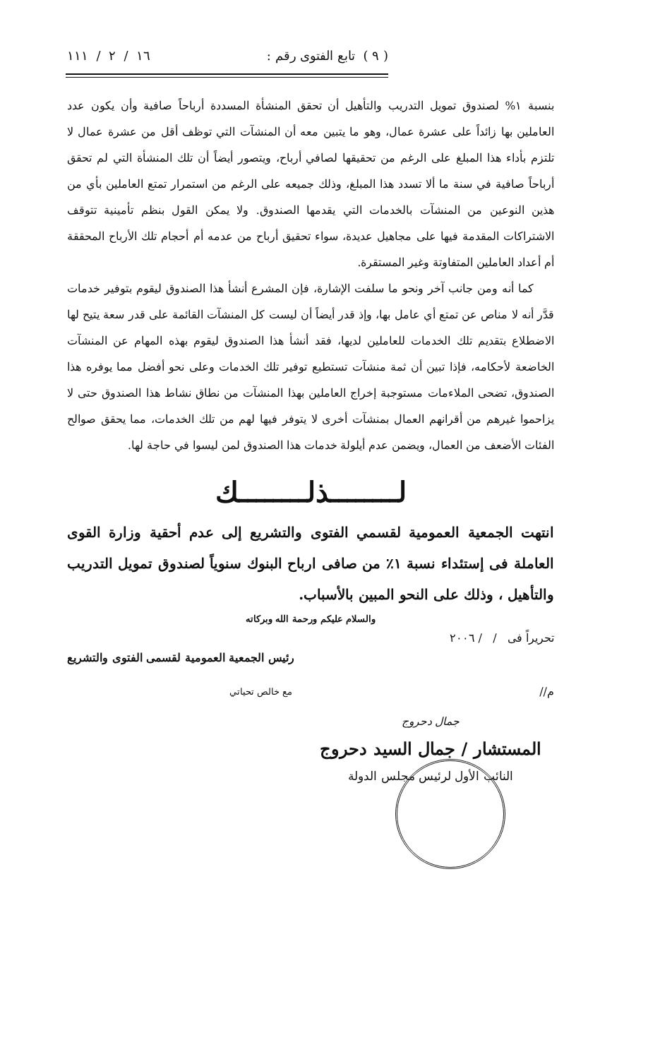( ٩ ) تابع الفتوى رقم : ١٦ / ٢ / ١١١
بنسبة ١% لصندوق تمويل التدريب والتأهيل أن تحقق المنشأة المسددة أرباحاً صافية وأن يكون عدد العاملين بها زائداً على عشرة عمال، وهو ما يتبين معه أن المنشآت التي توظف أقل من عشرة عمال لا تلتزم بأداء هذا المبلغ على الرغم من تحقيقها لصافي أرباح، ويتصور أيضاً أن تلك المنشأة التي لم تحقق أرباحاً صافية في سنة ما ألا تسدد هذا المبلغ، وذلك جميعه على الرغم من استمرار تمتع العاملين بأي من هذين النوعين من المنشآت بالخدمات التي يقدمها الصندوق. ولا يمكن القول بنظم تأمينية تتوقف الاشتراكات المقدمة فيها على مجاهيل عديدة، سواء تحقيق أرباح من عدمه أم أحجام تلك الأرباح المحققة أم أعداد العاملين المتفاوتة وغير المستقرة.
كما أنه ومن جانب آخر ونحو ما سلفت الإشارة، فإن المشرع أنشأ هذا الصندوق ليقوم بتوفير خدمات قدَّر أنه لا مناص عن تمتع أي عامل بها، وإذ قدر أيضاً أن ليست كل المنشآت القائمة على قدر سعة يتيح لها الاضطلاع بتقديم تلك الخدمات للعاملين لديها، فقد أنشأ هذا الصندوق ليقوم بهذه المهام عن المنشآت الخاضعة لأحكامه، فإذا تبين أن ثمة منشآت تستطيع توفير تلك الخدمات وعلى نحو أفضل مما يوفره هذا الصندوق، تضحى الملاءمات مستوجبة إخراج العاملين بهذا المنشآت من نطاق نشاط هذا الصندوق حتى لا يزاحموا غيرهم من أقرانهم العمال بمنشآت أخرى لا يتوفر فيها لهم من تلك الخدمات، مما يحقق صوالح الفئات الأضعف من العمال، ويضمن عدم أيلولة خدمات هذا الصندوق لمن ليسوا في حاجة لها.
لــــــــذلــــــــك
انتهت الجمعية العمومية لقسمي الفتوى والتشريع إلى عدم أحقية وزارة القوى العاملة فى إستئداء نسبة ١٪ من صافى ارباح البنوك سنوياً لصندوق تمويل التدريب والتأهيل ، وذلك على النحو المبين بالأسباب.
والسلام عليكم ورحمة الله وبركاته
تحريراً فى / / ٢٠٠٦
رئيس الجمعية العمومية لقسمى الفتوى والتشريع
م// مع خالص تحياتي
جمال دحروج
المستشار / جمال السيد دحروج
النائب الأول لرئيس مجلس الدولة